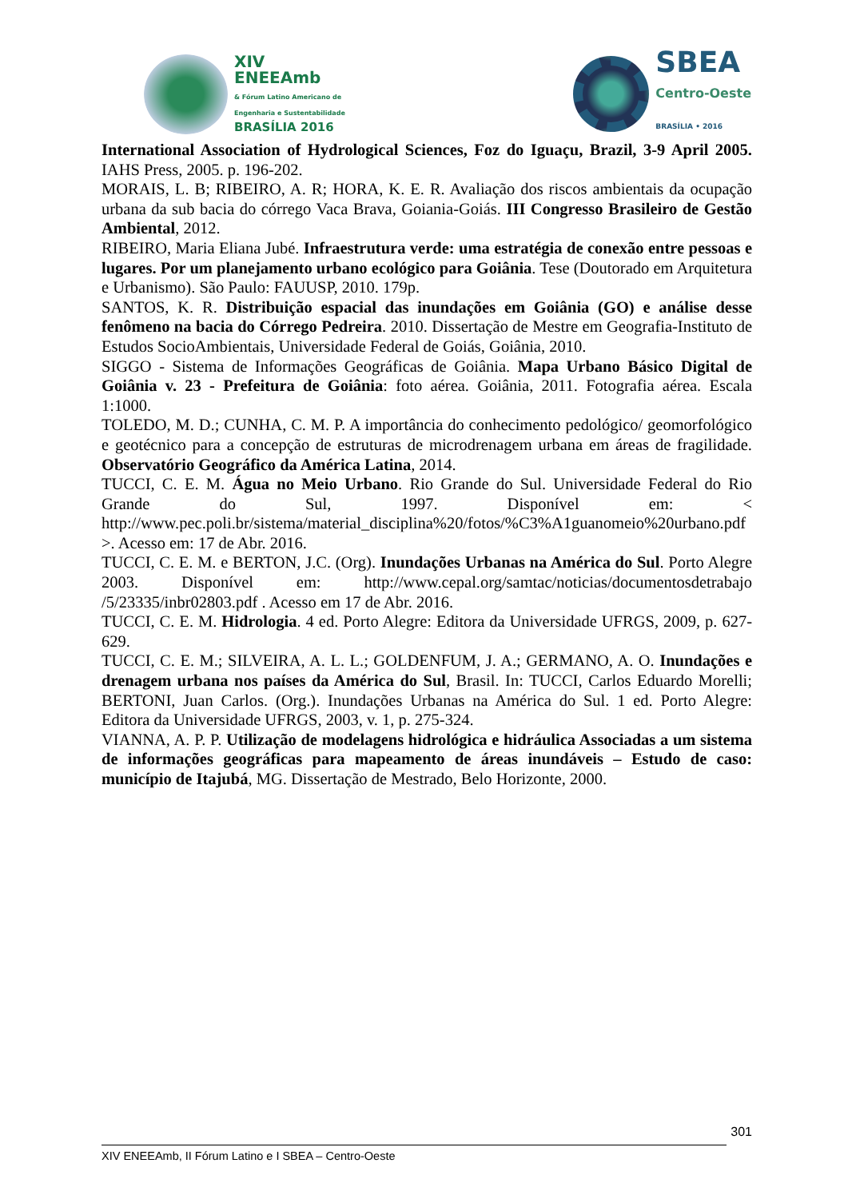XIV
ENEEAmb
& Fórum Latino Americano de
Engenharia e Sustentabilidade
BRASÍLIA 2016
SBEA
Centro-Oeste
BRASÍLIA • 2016
International Association of Hydrological Sciences, Foz do Iguaçu, Brazil, 3-9 April 2005. IAHS Press, 2005. p. 196-202.
MORAIS, L. B; RIBEIRO, A. R; HORA, K. E. R. Avaliação dos riscos ambientais da ocupação urbana da sub bacia do córrego Vaca Brava, Goiania-Goiás. III Congresso Brasileiro de Gestão Ambiental, 2012.
RIBEIRO, Maria Eliana Jubé. Infraestrutura verde: uma estratégia de conexão entre pessoas e lugares. Por um planejamento urbano ecológico para Goiânia. Tese (Doutorado em Arquitetura e Urbanismo). São Paulo: FAUUSP, 2010. 179p.
SANTOS, K. R. Distribuição espacial das inundações em Goiânia (GO) e análise desse fenômeno na bacia do Córrego Pedreira. 2010. Dissertação de Mestre em Geografia-Instituto de Estudos SocioAmbientais, Universidade Federal de Goiás, Goiânia, 2010.
SIGGO - Sistema de Informações Geográficas de Goiânia. Mapa Urbano Básico Digital de Goiânia v. 23 - Prefeitura de Goiânia: foto aérea. Goiânia, 2011. Fotografia aérea. Escala 1:1000.
TOLEDO, M. D.; CUNHA, C. M. P. A importância do conhecimento pedológico/ geomorfológico e geotécnico para a concepção de estruturas de microdrenagem urbana em áreas de fragilidade. Observatório Geográfico da América Latina, 2014.
TUCCI, C. E. M. Água no Meio Urbano. Rio Grande do Sul. Universidade Federal do Rio Grande do Sul, 1997. Disponível em: < http://www.pec.poli.br/sistema/material_disciplina%20/fotos/%C3%A1guanomeio%20urbano.pdf >. Acesso em: 17 de Abr. 2016.
TUCCI, C. E. M. e BERTON, J.C. (Org). Inundações Urbanas na América do Sul. Porto Alegre 2003. Disponível em: http://www.cepal.org/samtac/noticias/documentosdetrabajo /5/23335/inbr02803.pdf . Acesso em 17 de Abr. 2016.
TUCCI, C. E. M. Hidrologia. 4 ed. Porto Alegre: Editora da Universidade UFRGS, 2009, p. 627-629.
TUCCI, C. E. M.; SILVEIRA, A. L. L.; GOLDENFUM, J. A.; GERMANO, A. O. Inundações e drenagem urbana nos países da América do Sul, Brasil. In: TUCCI, Carlos Eduardo Morelli; BERTONI, Juan Carlos. (Org.). Inundações Urbanas na América do Sul. 1 ed. Porto Alegre: Editora da Universidade UFRGS, 2003, v. 1, p. 275-324.
VIANNA, A. P. P. Utilização de modelagens hidrológica e hidráulica Associadas a um sistema de informações geográficas para mapeamento de áreas inundáveis – Estudo de caso: município de Itajubá, MG. Dissertação de Mestrado, Belo Horizonte, 2000.
301
XIV ENEEAmb, II Fórum Latino e I SBEA – Centro-Oeste